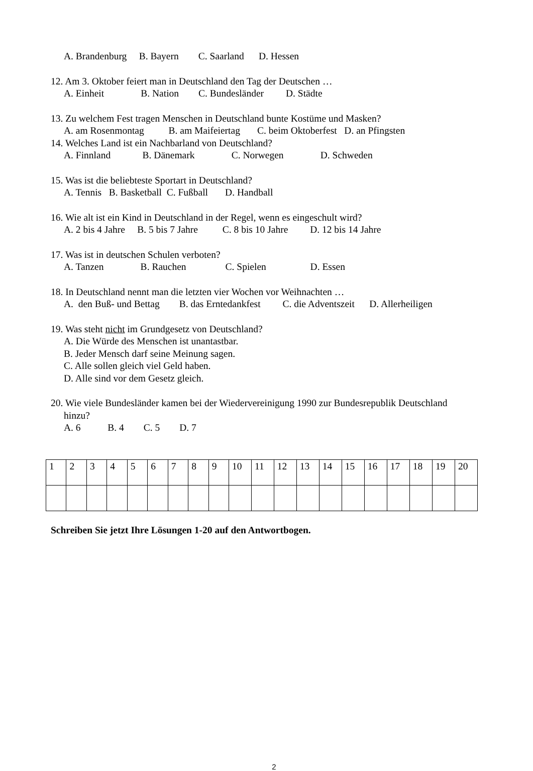A. Brandenburg B. Bayern C. Saarland D. Hessen
12. Am 3. Oktober feiert man in Deutschland den Tag der Deutschen …
A. Einheit B. Nation C. Bundesländer D. Städte
13. Zu welchem Fest tragen Menschen in Deutschland bunte Kostüme und Masken?
A. am Rosenmontag B. am Maifeiertag C. beim Oktoberfest D. an Pfingsten
14. Welches Land ist ein Nachbarland von Deutschland?
A. Finnland B. Dänemark C. Norwegen D. Schweden
15. Was ist die beliebteste Sportart in Deutschland?
A. Tennis B. Basketball C. Fußball D. Handball
16. Wie alt ist ein Kind in Deutschland in der Regel, wenn es eingeschult wird?
A. 2 bis 4 Jahre B. 5 bis 7 Jahre C. 8 bis 10 Jahre D. 12 bis 14 Jahre
17. Was ist in deutschen Schulen verboten?
A. Tanzen B. Rauchen C. Spielen D. Essen
18. In Deutschland nennt man die letzten vier Wochen vor Weihnachten …
A. den Buß- und Bettag B. das Erntedankfest C. die Adventszeit D. Allerheiligen
19. Was steht nicht im Grundgesetz von Deutschland?
A. Die Würde des Menschen ist unantastbar.
B. Jeder Mensch darf seine Meinung sagen.
C. Alle sollen gleich viel Geld haben.
D. Alle sind vor dem Gesetz gleich.
20. Wie viele Bundesländer kamen bei der Wiedervereinigung 1990 zur Bundesrepublik Deutschland
hinzu?
A. 6 B. 4 C. 5 D. 7
| 1 | 2 | 3 | 4 | 5 | 6 | 7 | 8 | 9 | 10 | 11 | 12 | 13 | 14 | 15 | 16 | 17 | 18 | 19 | 20 |
Schreiben Sie jetzt Ihre Lösungen 1-20 auf den Antwortbogen.
2